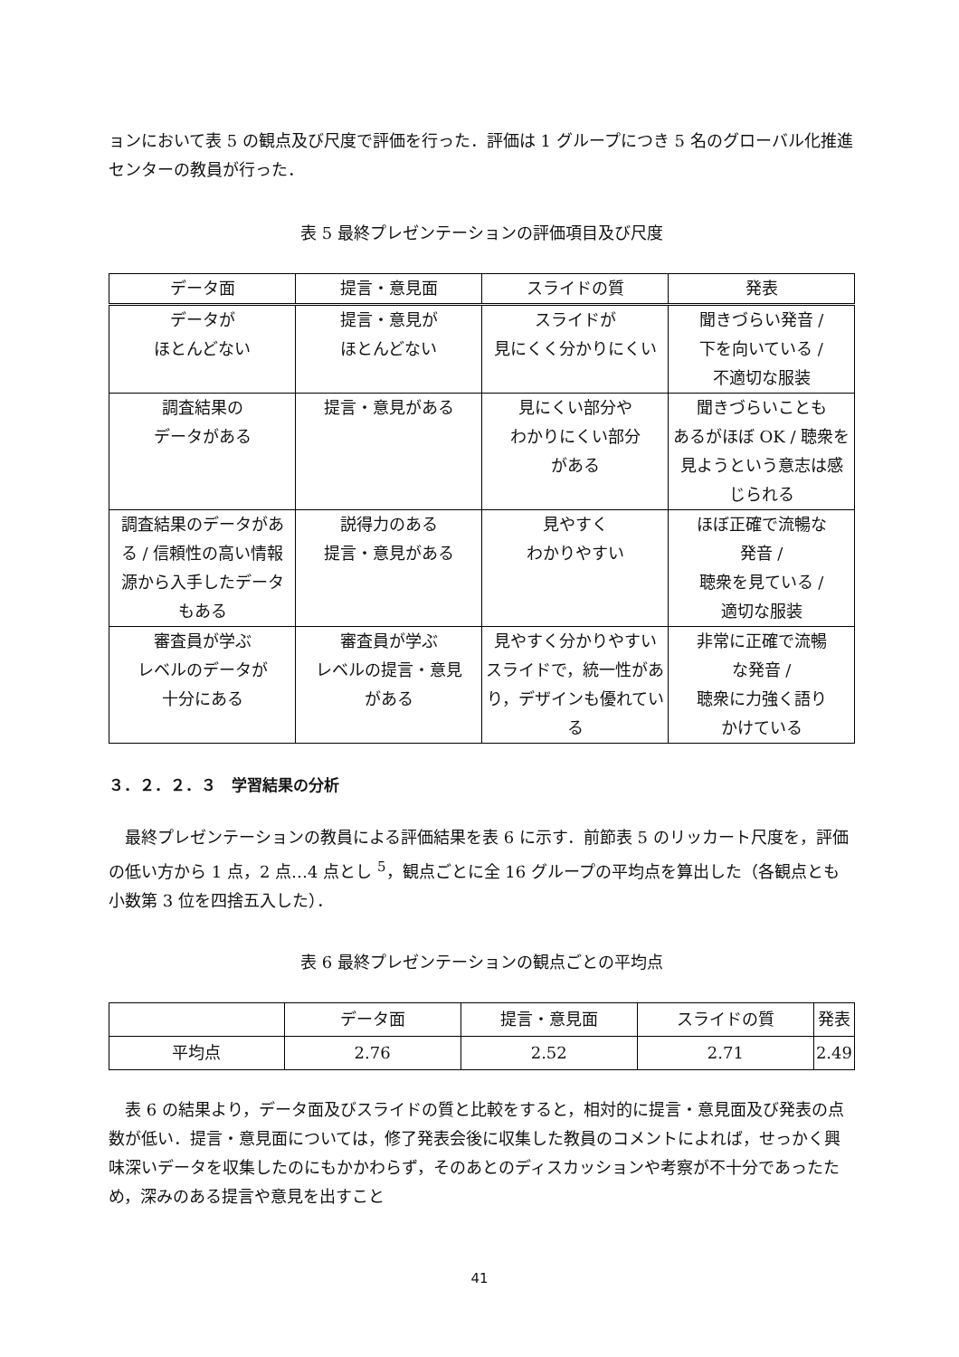ョンにおいて表 5 の観点及び尺度で評価を行った．評価は 1 グループにつき 5 名のグローバル化推進センターの教員が行った．
表 5 最終プレゼンテーションの評価項目及び尺度
| データ面 | 提言・意見面 | スライドの質 | 発表 |
| --- | --- | --- | --- |
| データが ほとんどない | 提言・意見が ほとんどない | スライドが 見にくく分かりにくい | 聞きづらい発音 / 下を向いている / 不適切な服装 |
| 調査結果の データがある | 提言・意見がある | 見にくい部分や わかりにくい部分 がある | 聞きづらいことも あるがほぼ OK / 聴衆を見ようという意志は感じられる |
| 調査結果のデータがある / 信頼性の高い情報源から入手したデータもある | 説得力のある 提言・意見がある | 見やすく わかりやすい | ほぼ正確で流暢な 発音 / 聴衆を見ている / 適切な服装 |
| 審査員が学ぶ レベルのデータが 十分にある | 審査員が学ぶ レベルの提言・意見 がある | 見やすく分かりやすいスライドで，統一性があり，デザインも優れている | 非常に正確で流暢 な発音 / 聴衆に力強く語り かけている |
３．２．２．３　学習結果の分析
　最終プレゼンテーションの教員による評価結果を表 6 に示す．前節表 5 のリッカート尺度を，評価の低い方から 1 点，2 点…4 点とし <sup>5</sup>，観点ごとに全 16 グループの平均点を算出した（各観点とも小数第 3 位を四捨五入した）．
表 6 最終プレゼンテーションの観点ごとの平均点
| | データ面 | 提言・意見面 | スライドの質 | 発表 |
| --- | --- | --- | --- | --- |
| 平均点 | 2.76 | 2.52 | 2.71 | 2.49 |
　表 6 の結果より，データ面及びスライドの質と比較をすると，相対的に提言・意見面及び発表の点数が低い．提言・意見面については，修了発表会後に収集した教員のコメントによれば，せっかく興味深いデータを収集したのにもかかわらず，そのあとのディスカッションや考察が不十分であったため，深みのある提言や意見を出すこと
41